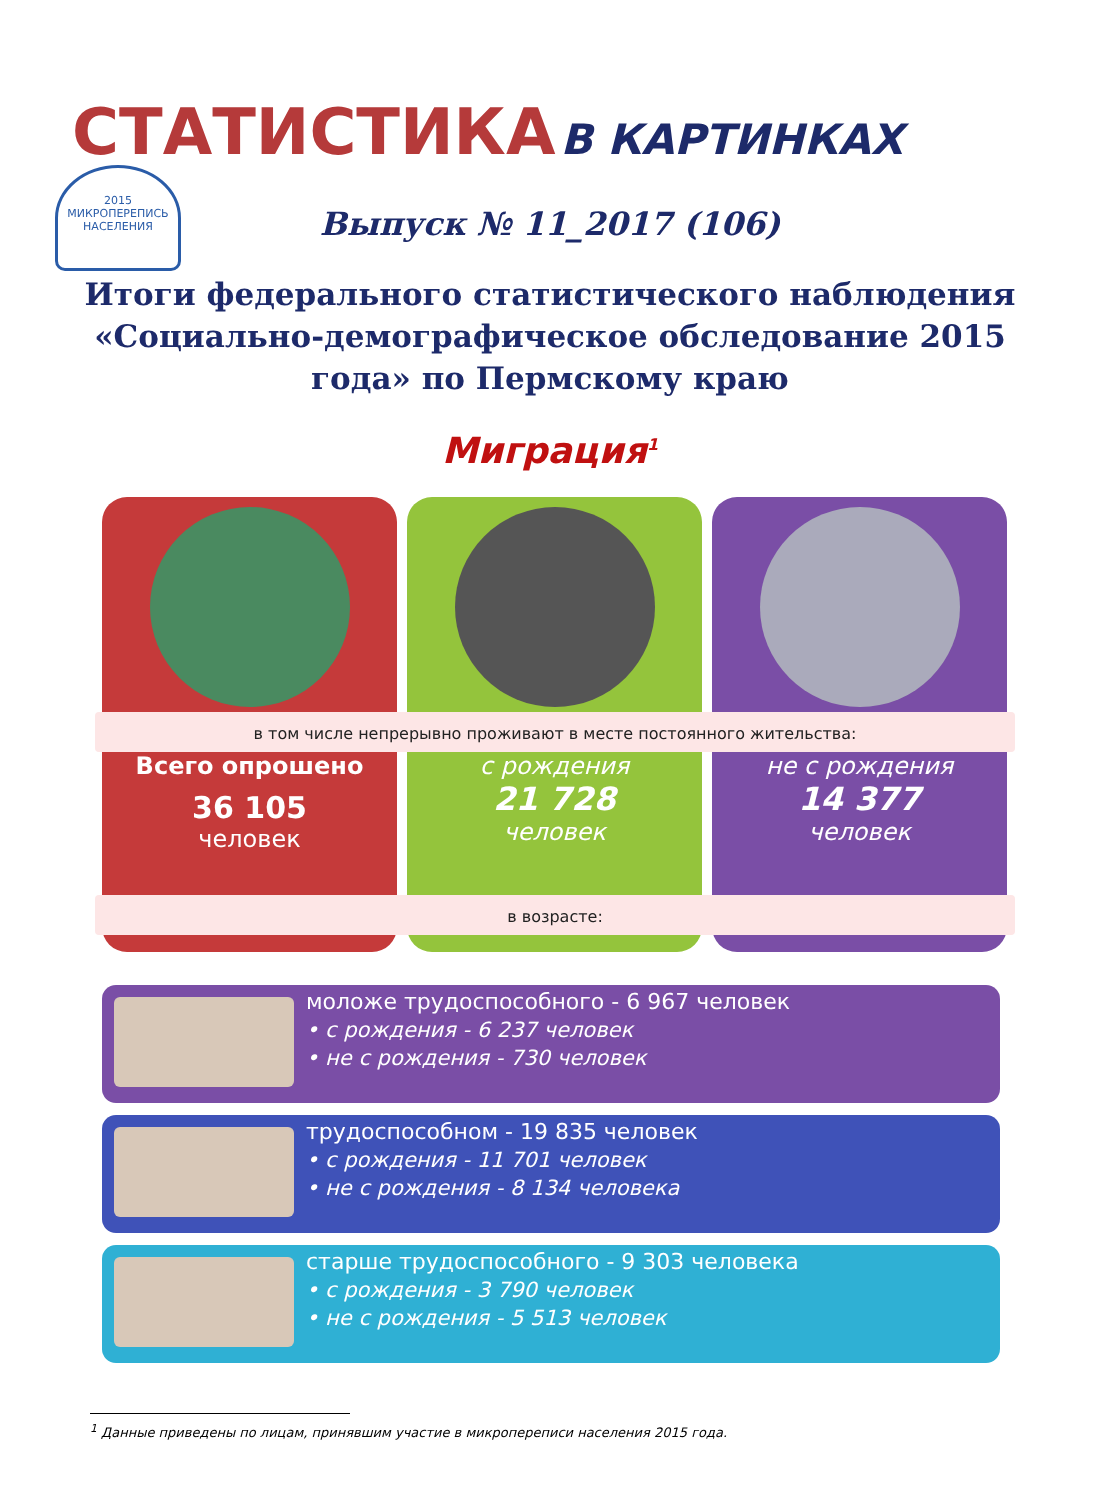СТАТИСТИКА В КАРТИНКАХ
2015
МИКРОПЕРЕПИСЬ НАСЕЛЕНИЯ
Выпуск № 11_2017 (106)
Итоги федерального статистического наблюдения «Социально-демографическое обследование 2015 года» по Пермскому краю
Миграция<sup>1</sup>
Всего опрошено
36 105
человек
с рождения
21 728
человек
не с рождения
14 377
человек
в том числе непрерывно проживают в месте постоянного жительства:
в возрасте:
моложе трудоспособного - 6 967 человек
• с рождения - 6 237 человек
• не с рождения - 730 человек
трудоспособном - 19 835 человек
• с рождения - 11 701 человек
• не с рождения - 8 134 человека
старше трудоспособного - 9 303 человека
• с рождения - 3 790 человек
• не с рождения - 5 513 человек
<sup>1</sup> Данные приведены по лицам, принявшим участие в микропереписи населения 2015 года.